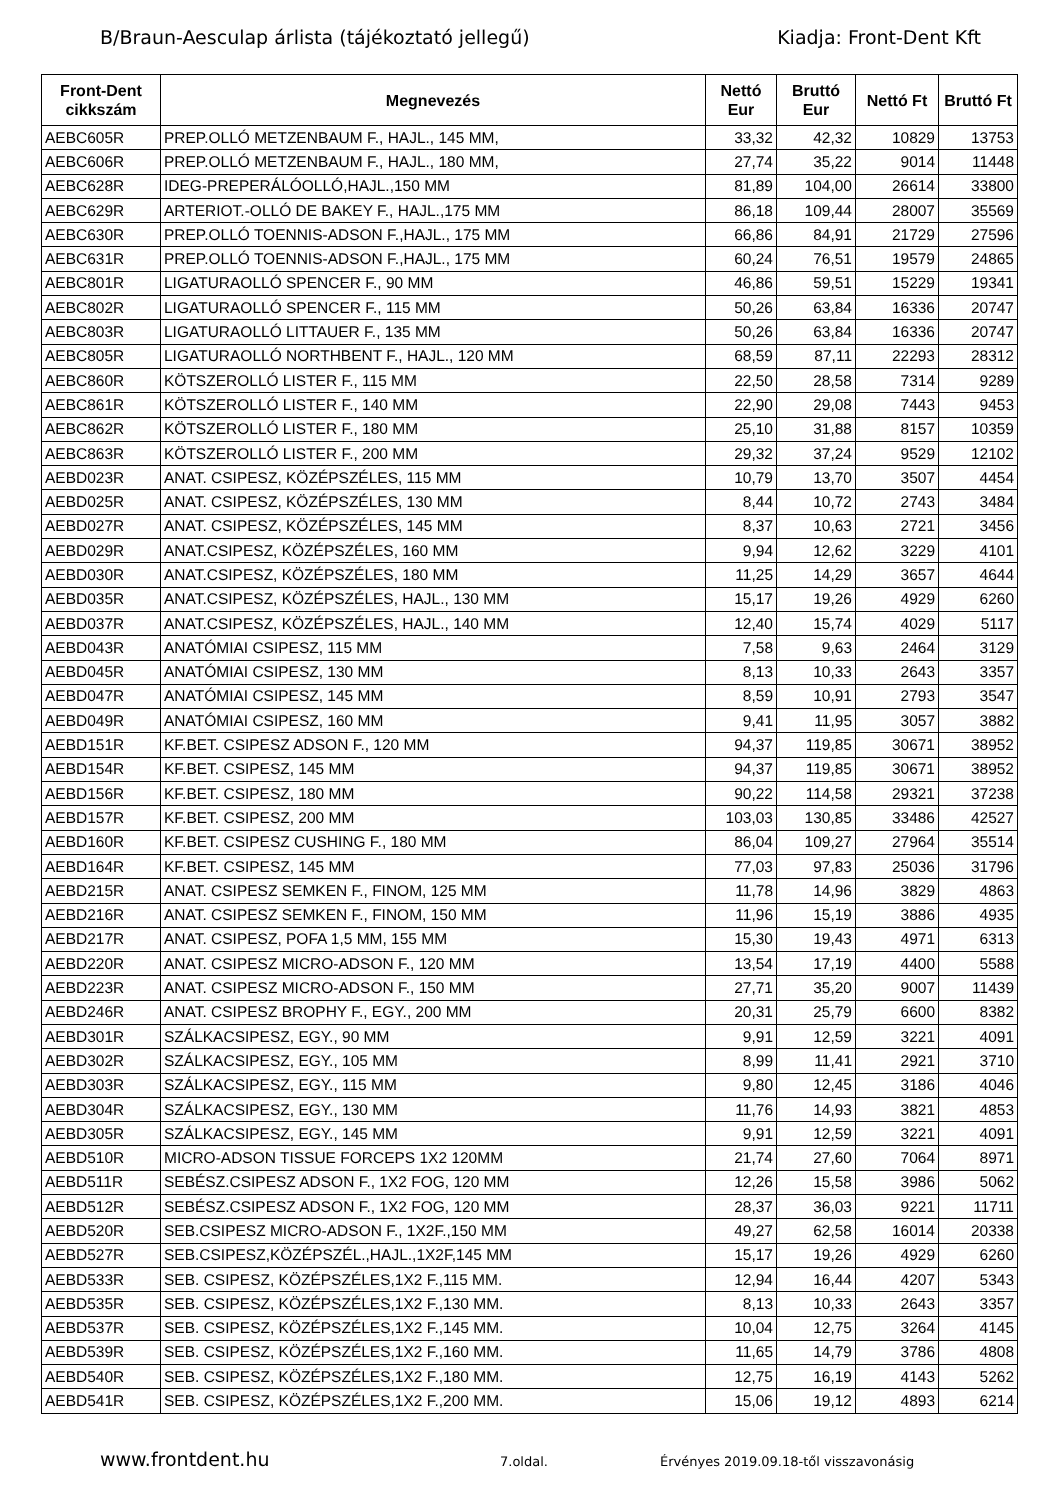B/Braun-Aesculap árlista (tájékoztató jellegű) Kiadja: Front-Dent Kft
| Front-Dent cikkszám | Megnevezés | Nettó Eur | Bruttó Eur | Nettó Ft | Bruttó Ft |
| --- | --- | --- | --- | --- | --- |
| AEBC605R | PREP.OLLÓ METZENBAUM F., HAJL., 145 MM, | 33,32 | 42,32 | 10829 | 13753 |
| AEBC606R | PREP.OLLÓ METZENBAUM F., HAJL., 180 MM, | 27,74 | 35,22 | 9014 | 11448 |
| AEBC628R | IDEG-PREPERÁLÓOLLÓ,HAJL.,150 MM | 81,89 | 104,00 | 26614 | 33800 |
| AEBC629R | ARTERIOT.-OLLÓ DE BAKEY F., HAJL.,175 MM | 86,18 | 109,44 | 28007 | 35569 |
| AEBC630R | PREP.OLLÓ TOENNIS-ADSON F.,HAJL., 175 MM | 66,86 | 84,91 | 21729 | 27596 |
| AEBC631R | PREP.OLLÓ TOENNIS-ADSON F.,HAJL., 175 MM | 60,24 | 76,51 | 19579 | 24865 |
| AEBC801R | LIGATURAOLLÓ SPENCER F., 90 MM | 46,86 | 59,51 | 15229 | 19341 |
| AEBC802R | LIGATURAOLLÓ SPENCER F., 115 MM | 50,26 | 63,84 | 16336 | 20747 |
| AEBC803R | LIGATURAOLLÓ LITTAUER F., 135 MM | 50,26 | 63,84 | 16336 | 20747 |
| AEBC805R | LIGATURAOLLÓ NORTHBENT F., HAJL., 120 MM | 68,59 | 87,11 | 22293 | 28312 |
| AEBC860R | KÖTSZEROLLÓ LISTER F., 115 MM | 22,50 | 28,58 | 7314 | 9289 |
| AEBC861R | KÖTSZEROLLÓ LISTER F., 140 MM | 22,90 | 29,08 | 7443 | 9453 |
| AEBC862R | KÖTSZEROLLÓ LISTER F., 180 MM | 25,10 | 31,88 | 8157 | 10359 |
| AEBC863R | KÖTSZEROLLÓ LISTER F., 200 MM | 29,32 | 37,24 | 9529 | 12102 |
| AEBD023R | ANAT. CSIPESZ, KÖZÉPSZÉLES, 115 MM | 10,79 | 13,70 | 3507 | 4454 |
| AEBD025R | ANAT. CSIPESZ, KÖZÉPSZÉLES, 130 MM | 8,44 | 10,72 | 2743 | 3484 |
| AEBD027R | ANAT. CSIPESZ, KÖZÉPSZÉLES, 145 MM | 8,37 | 10,63 | 2721 | 3456 |
| AEBD029R | ANAT.CSIPESZ, KÖZÉPSZÉLES, 160 MM | 9,94 | 12,62 | 3229 | 4101 |
| AEBD030R | ANAT.CSIPESZ, KÖZÉPSZÉLES, 180 MM | 11,25 | 14,29 | 3657 | 4644 |
| AEBD035R | ANAT.CSIPESZ, KÖZÉPSZÉLES, HAJL., 130 MM | 15,17 | 19,26 | 4929 | 6260 |
| AEBD037R | ANAT.CSIPESZ, KÖZÉPSZÉLES, HAJL., 140 MM | 12,40 | 15,74 | 4029 | 5117 |
| AEBD043R | ANATÓMIAI CSIPESZ, 115 MM | 7,58 | 9,63 | 2464 | 3129 |
| AEBD045R | ANATÓMIAI CSIPESZ, 130 MM | 8,13 | 10,33 | 2643 | 3357 |
| AEBD047R | ANATÓMIAI CSIPESZ, 145 MM | 8,59 | 10,91 | 2793 | 3547 |
| AEBD049R | ANATÓMIAI CSIPESZ, 160 MM | 9,41 | 11,95 | 3057 | 3882 |
| AEBD151R | KF.BET. CSIPESZ ADSON F., 120 MM | 94,37 | 119,85 | 30671 | 38952 |
| AEBD154R | KF.BET. CSIPESZ, 145 MM | 94,37 | 119,85 | 30671 | 38952 |
| AEBD156R | KF.BET. CSIPESZ, 180 MM | 90,22 | 114,58 | 29321 | 37238 |
| AEBD157R | KF.BET. CSIPESZ, 200 MM | 103,03 | 130,85 | 33486 | 42527 |
| AEBD160R | KF.BET. CSIPESZ CUSHING F., 180 MM | 86,04 | 109,27 | 27964 | 35514 |
| AEBD164R | KF.BET. CSIPESZ, 145 MM | 77,03 | 97,83 | 25036 | 31796 |
| AEBD215R | ANAT. CSIPESZ SEMKEN F., FINOM, 125 MM | 11,78 | 14,96 | 3829 | 4863 |
| AEBD216R | ANAT. CSIPESZ SEMKEN F., FINOM, 150 MM | 11,96 | 15,19 | 3886 | 4935 |
| AEBD217R | ANAT. CSIPESZ, POFA 1,5 MM, 155 MM | 15,30 | 19,43 | 4971 | 6313 |
| AEBD220R | ANAT. CSIPESZ MICRO-ADSON F., 120 MM | 13,54 | 17,19 | 4400 | 5588 |
| AEBD223R | ANAT. CSIPESZ MICRO-ADSON F., 150 MM | 27,71 | 35,20 | 9007 | 11439 |
| AEBD246R | ANAT. CSIPESZ BROPHY F., EGY., 200 MM | 20,31 | 25,79 | 6600 | 8382 |
| AEBD301R | SZÁLKACSIPESZ, EGY., 90 MM | 9,91 | 12,59 | 3221 | 4091 |
| AEBD302R | SZÁLKACSIPESZ, EGY., 105 MM | 8,99 | 11,41 | 2921 | 3710 |
| AEBD303R | SZÁLKACSIPESZ, EGY., 115 MM | 9,80 | 12,45 | 3186 | 4046 |
| AEBD304R | SZÁLKACSIPESZ, EGY., 130 MM | 11,76 | 14,93 | 3821 | 4853 |
| AEBD305R | SZÁLKACSIPESZ, EGY., 145 MM | 9,91 | 12,59 | 3221 | 4091 |
| AEBD510R | MICRO-ADSON TISSUE FORCEPS 1X2 120MM | 21,74 | 27,60 | 7064 | 8971 |
| AEBD511R | SEBÉSZ.CSIPESZ ADSON F., 1X2 FOG, 120 MM | 12,26 | 15,58 | 3986 | 5062 |
| AEBD512R | SEBÉSZ.CSIPESZ ADSON F., 1X2 FOG, 120 MM | 28,37 | 36,03 | 9221 | 11711 |
| AEBD520R | SEB.CSIPESZ MICRO-ADSON F., 1X2F.,150 MM | 49,27 | 62,58 | 16014 | 20338 |
| AEBD527R | SEB.CSIPESZ,KÖZÉPSZÉL.,HAJL.,1X2F,145 MM | 15,17 | 19,26 | 4929 | 6260 |
| AEBD533R | SEB. CSIPESZ, KÖZÉPSZÉLES,1X2 F.,115 MM. | 12,94 | 16,44 | 4207 | 5343 |
| AEBD535R | SEB. CSIPESZ, KÖZÉPSZÉLES,1X2 F.,130 MM. | 8,13 | 10,33 | 2643 | 3357 |
| AEBD537R | SEB. CSIPESZ, KÖZÉPSZÉLES,1X2 F.,145 MM. | 10,04 | 12,75 | 3264 | 4145 |
| AEBD539R | SEB. CSIPESZ, KÖZÉPSZÉLES,1X2 F.,160 MM. | 11,65 | 14,79 | 3786 | 4808 |
| AEBD540R | SEB. CSIPESZ, KÖZÉPSZÉLES,1X2 F.,180 MM. | 12,75 | 16,19 | 4143 | 5262 |
| AEBD541R | SEB. CSIPESZ, KÖZÉPSZÉLES,1X2 F.,200 MM. | 15,06 | 19,12 | 4893 | 6214 |
www.frontdent.hu 7.oldal. Érvényes 2019.09.18-től visszavonásig